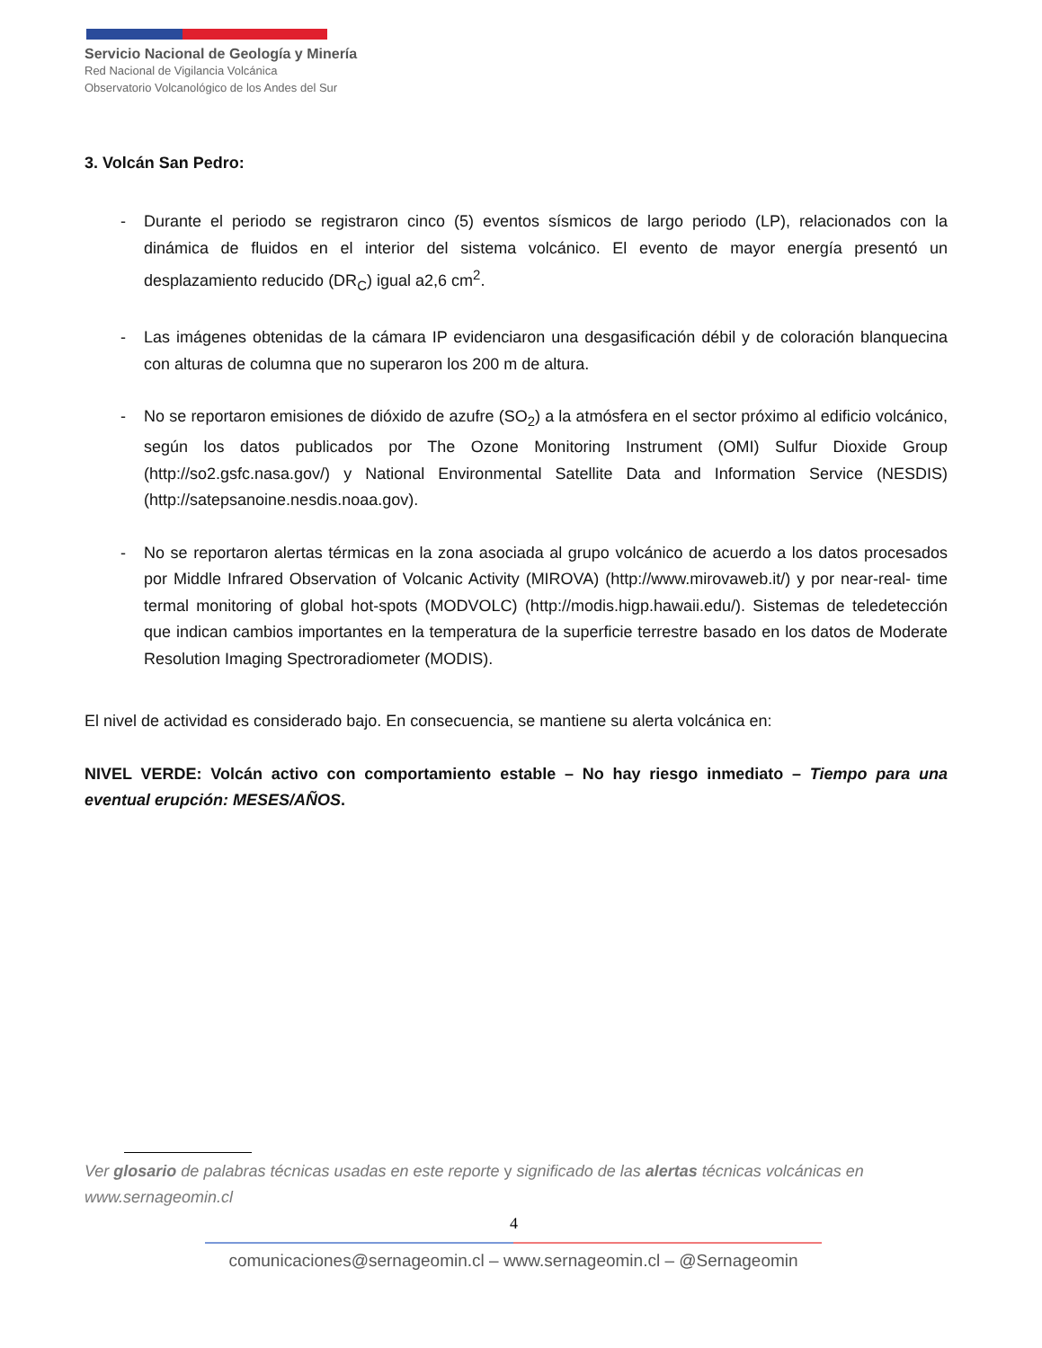Servicio Nacional de Geología y Minería
Red Nacional de Vigilancia Volcánica
Observatorio Volcanológico de los Andes del Sur
3. Volcán San Pedro:
- Durante el periodo se registraron cinco (5) eventos sísmicos de largo periodo (LP), relacionados con la dinámica de fluidos en el interior del sistema volcánico. El evento de mayor energía presentó un desplazamiento reducido (DR<sub>C</sub>) igual a2,6 cm<sup>2</sup>.
- Las imágenes obtenidas de la cámara IP evidenciaron una desgasificación débil y de coloración blanquecina con alturas de columna que no superaron los 200 m de altura.
- No se reportaron emisiones de dióxido de azufre (SO<sub>2</sub>) a la atmósfera en el sector próximo al edificio volcánico, según los datos publicados por The Ozone Monitoring Instrument (OMI) Sulfur Dioxide Group (http://so2.gsfc.nasa.gov/) y National Environmental Satellite Data and Information Service (NESDIS) (http://satepsanoine.nesdis.noaa.gov).
- No se reportaron alertas térmicas en la zona asociada al grupo volcánico de acuerdo a los datos procesados por Middle Infrared Observation of Volcanic Activity (MIROVA) (http://www.mirovaweb.it/) y por near-real- time termal monitoring of global hot-spots (MODVOLC) (http://modis.higp.hawaii.edu/). Sistemas de teledetección que indican cambios importantes en la temperatura de la superficie terrestre basado en los datos de Moderate Resolution Imaging Spectroradiometer (MODIS).
El nivel de actividad es considerado bajo. En consecuencia, se mantiene su alerta volcánica en:
NIVEL VERDE: Volcán activo con comportamiento estable – No hay riesgo inmediato – Tiempo para una eventual erupción: MESES/AÑOS.
Ver glosario de palabras técnicas usadas en este reporte y significado de las alertas técnicas volcánicas en www.sernageomin.cl
4
comunicaciones@sernageomin.cl – www.sernageomin.cl – @Sernageomin